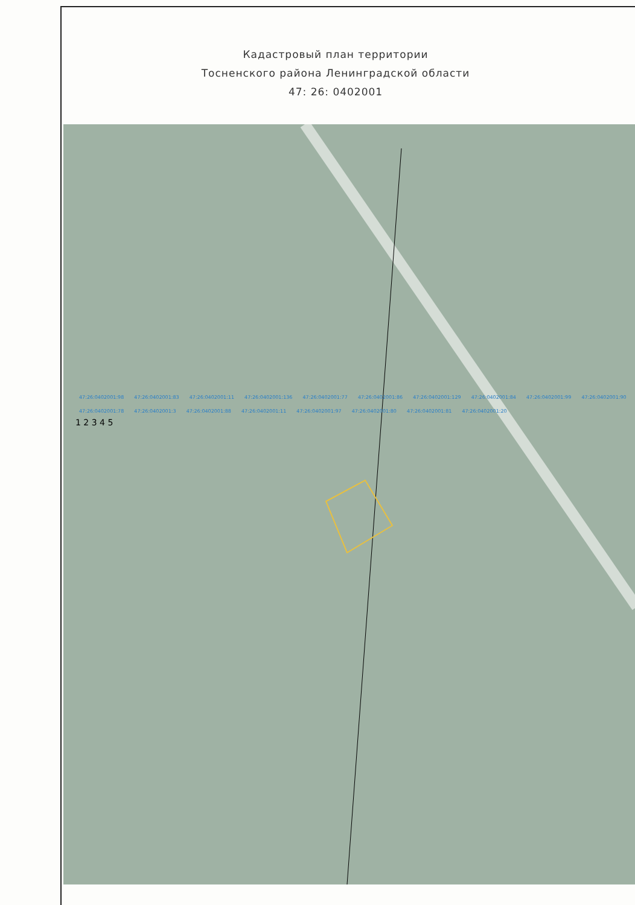Кадастровый план территории
Тосненского района Ленинградской области
47: 26: 0402001
47:26:0402001:98 47:26:0402001:83 47:26:0402001:11 47:26:0402001:136 47:26:0402001:77 47:26:0402001:86 47:26:0402001:129 47:26:0402001:84 47:26:0402001:99 47:26:0402001:90 47:26:0402001:78 47:26:0402001:3 47:26:0402001:88 47:26:0402001:11 47:26:0402001:97 47:26:0402001:80 47:26:0402001:81 47:26:0402001:20
1 2 3 4 5